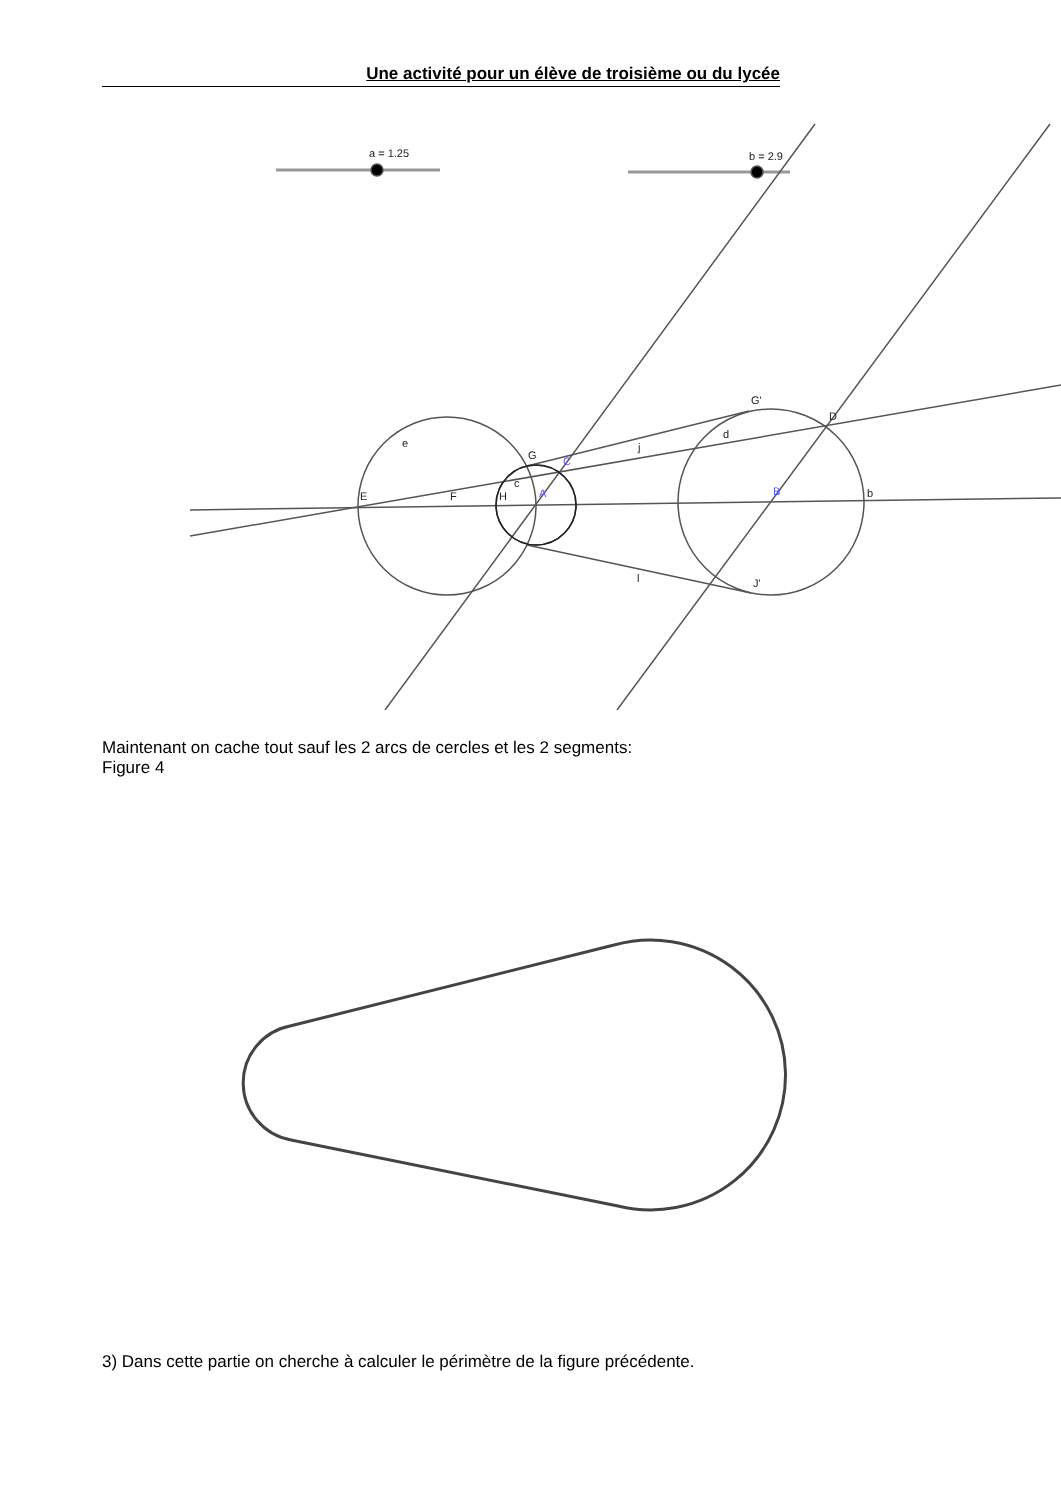Une activité pour un élève de troisième ou du lycée
a = 1.25
b = 2.9
e
G
c
E
F
H
A
C
j
d
G'
D
B
b
l
J'
Maintenant on cache tout sauf les 2 arcs de cercles et les 2 segments:
Figure 4
3) Dans cette partie on cherche à calculer le périmètre de la figure précédente.